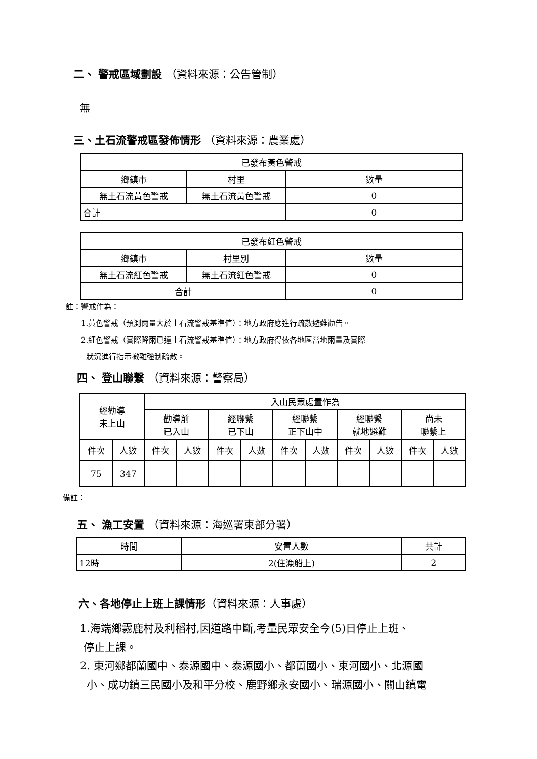二、 警戒區域劃設 （資料來源：公告管制）
無
三、土石流警戒區發佈情形 （資料來源：農業處）
| 已發布黃色警戒 | | |
| 鄉鎮市 | 村里 | 數量 |
| 無土石流黃色警戒 | 無土石流黃色警戒 | 0 |
| 合計 | | 0 |
| 已發布紅色警戒 | | |
| 鄉鎮市 | 村里別 | 數量 |
| 無土石流紅色警戒 | 無土石流紅色警戒 | 0 |
| 合計 | | 0 |
註：警戒作為：
1.黃色警戒（預測雨量大於土石流警戒基準值）：地方政府應進行疏散避難勸告。
2.紅色警戒（實際降雨已達土石流警戒基準值）：地方政府得依各地區當地雨量及實際
狀況進行指示撤離強制疏散。
四、 登山聯繫 （資料來源：警察局）
| 經勸導 未上山 | | 入山民眾處置作為 | | | | | | | | | |
| | | 勸導前 已入山 | | 經聯繫 已下山 | | 經聯繫 正下山中 | | 經聯繫 就地避難 | | 尚未 聯繫上 | |
| 件次 | 人數 | 件次 | 人數 | 件次 | 人數 | 件次 | 人數 | 件次 | 人數 | 件次 | 人數 |
| 75 | 347 | | | | | | | | | | |
備註：
五、 漁工安置 （資料來源：海巡署東部分署）
| 時間 | 安置人數 | 共計 |
| 12時 | 2(住漁船上) | 2 |
六、各地停止上班上課情形（資料來源：人事處）
1.海端鄉霧鹿村及利稻村,因道路中斷,考量民眾安全今(5)日停止上班、
停止上課。
2. 東河鄉都蘭國中、泰源國中、泰源國小、都蘭國小、東河國小、北源國
小、成功鎮三民國小及和平分校、鹿野鄉永安國小、瑞源國小、關山鎮電